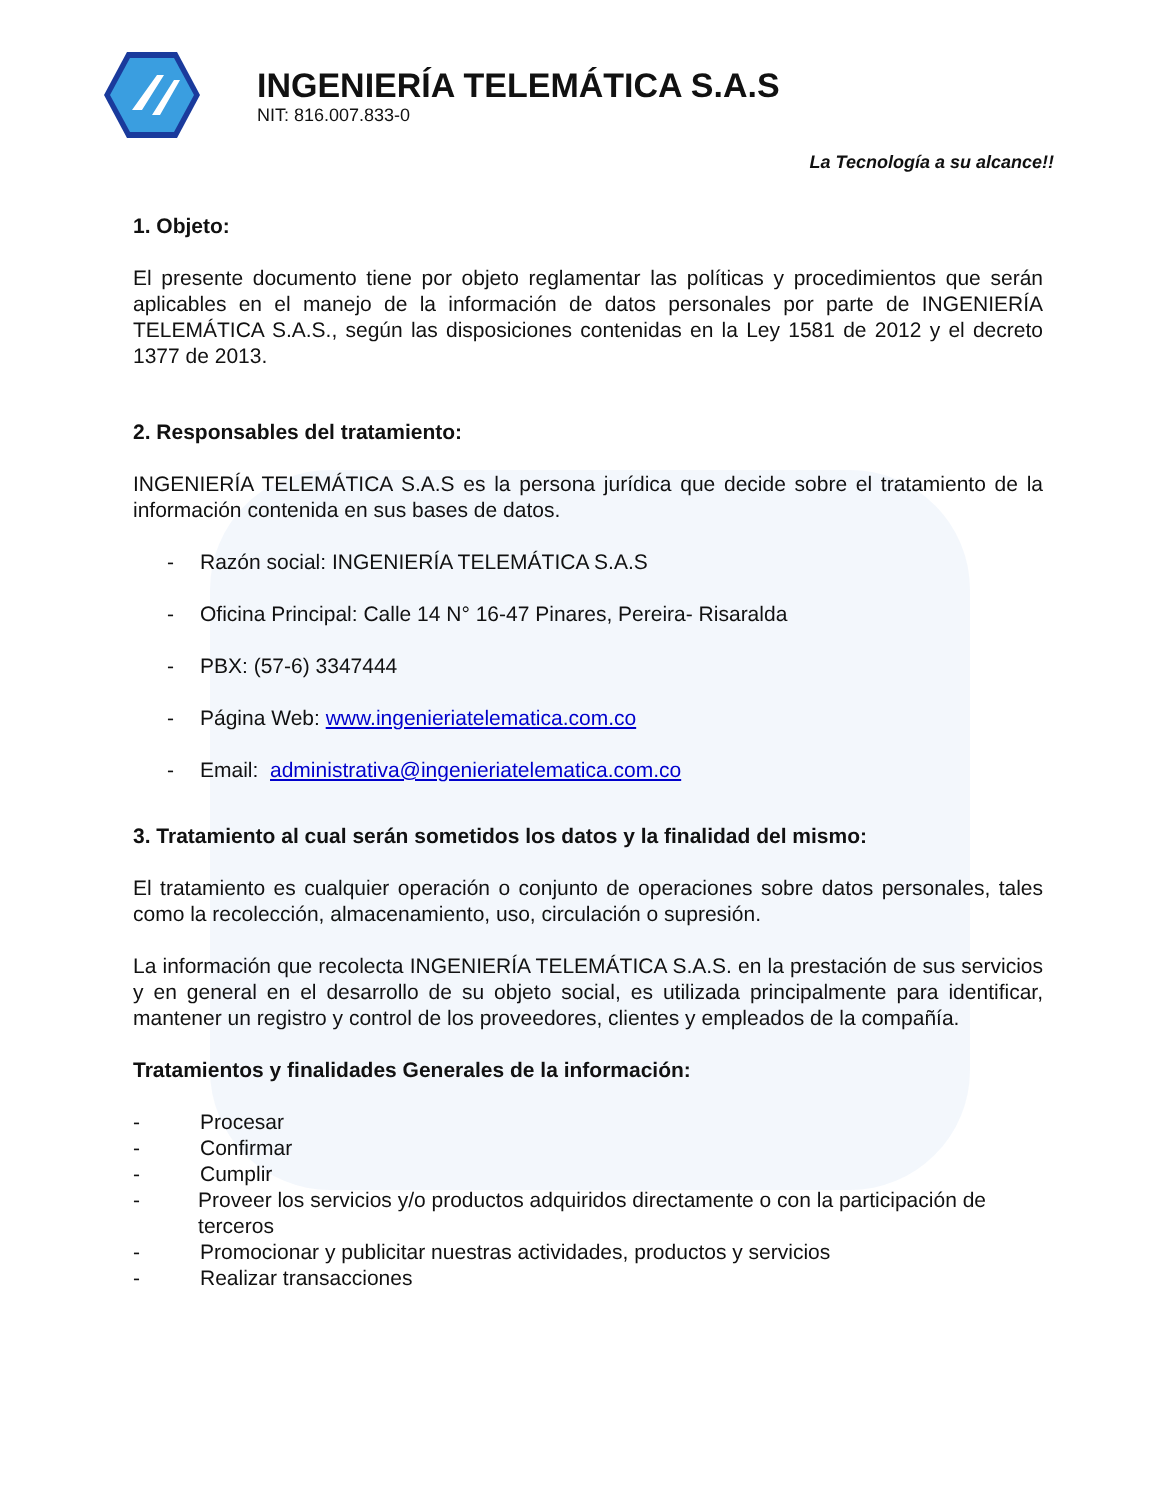INGENIERÍA TELEMÁTICA S.A.S
NIT: 816.007.833-0
La Tecnología a su alcance!!
1. Objeto:
El presente documento tiene por objeto reglamentar las políticas y procedimientos que serán aplicables en el manejo de la información de datos personales por parte de INGENIERÍA TELEMÁTICA S.A.S., según las disposiciones contenidas en la Ley 1581 de 2012 y el decreto 1377 de 2013.
2. Responsables del tratamiento:
INGENIERÍA TELEMÁTICA S.A.S es la persona jurídica que decide sobre el tratamiento de la información contenida en sus bases de datos.
- Razón social: INGENIERÍA TELEMÁTICA S.A.S
- Oficina Principal: Calle 14 N° 16-47 Pinares, Pereira- Risaralda
- PBX: (57-6) 3347444
- Página Web: www.ingenieriatelematica.com.co
- Email: administrativa@ingenieriatelematica.com.co
3. Tratamiento al cual serán sometidos los datos y la finalidad del mismo:
El tratamiento es cualquier operación o conjunto de operaciones sobre datos personales, tales como la recolección, almacenamiento, uso, circulación o supresión.
La información que recolecta INGENIERÍA TELEMÁTICA S.A.S. en la prestación de sus servicios y en general en el desarrollo de su objeto social, es utilizada principalmente para identificar, mantener un registro y control de los proveedores, clientes y empleados de la compañía.
Tratamientos y finalidades Generales de la información:
- Procesar
- Confirmar
- Cumplir
- Proveer los servicios y/o productos adquiridos directamente o con la participación de terceros
- Promocionar y publicitar nuestras actividades, productos y servicios
- Realizar transacciones